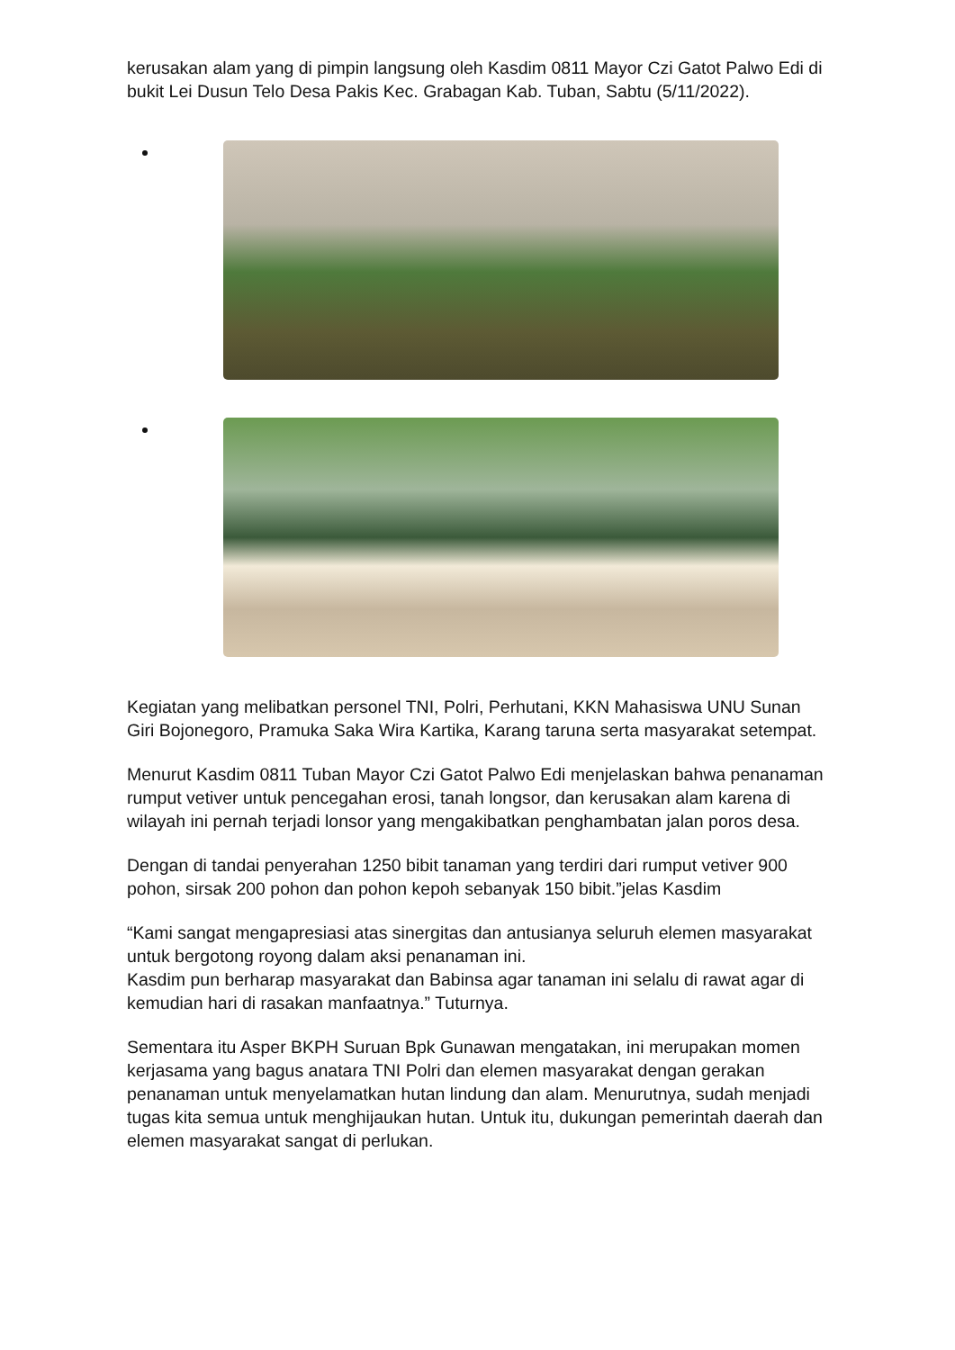kerusakan alam yang di pimpin langsung oleh Kasdim 0811 Mayor Czi Gatot Palwo Edi di bukit Lei Dusun Telo Desa Pakis Kec. Grabagan Kab. Tuban, Sabtu (5/11/2022).
Kegiatan yang melibatkan personel TNI, Polri, Perhutani, KKN Mahasiswa UNU Sunan Giri Bojonegoro, Pramuka Saka Wira Kartika, Karang taruna serta masyarakat setempat.
Menurut Kasdim 0811 Tuban Mayor Czi Gatot Palwo Edi menjelaskan bahwa penanaman rumput vetiver untuk pencegahan erosi, tanah longsor, dan kerusakan alam karena di wilayah ini pernah terjadi lonsor yang mengakibatkan penghambatan jalan poros desa.
Dengan di tandai penyerahan 1250 bibit tanaman yang terdiri dari rumput vetiver 900 pohon, sirsak 200 pohon dan pohon kepoh sebanyak 150 bibit.”jelas Kasdim
“Kami sangat mengapresiasi atas sinergitas dan antusianya seluruh elemen masyarakat untuk bergotong royong dalam aksi penanaman ini.
Kasdim pun berharap masyarakat dan Babinsa agar tanaman ini selalu di rawat agar di kemudian hari di rasakan manfaatnya.” Tuturnya.
Sementara itu Asper BKPH Suruan Bpk Gunawan mengatakan, ini merupakan momen kerjasama yang bagus anatara TNI Polri dan elemen masyarakat dengan gerakan penanaman untuk menyelamatkan hutan lindung dan alam. Menurutnya, sudah menjadi tugas kita semua untuk menghijaukan hutan. Untuk itu, dukungan pemerintah daerah dan elemen masyarakat sangat di perlukan.